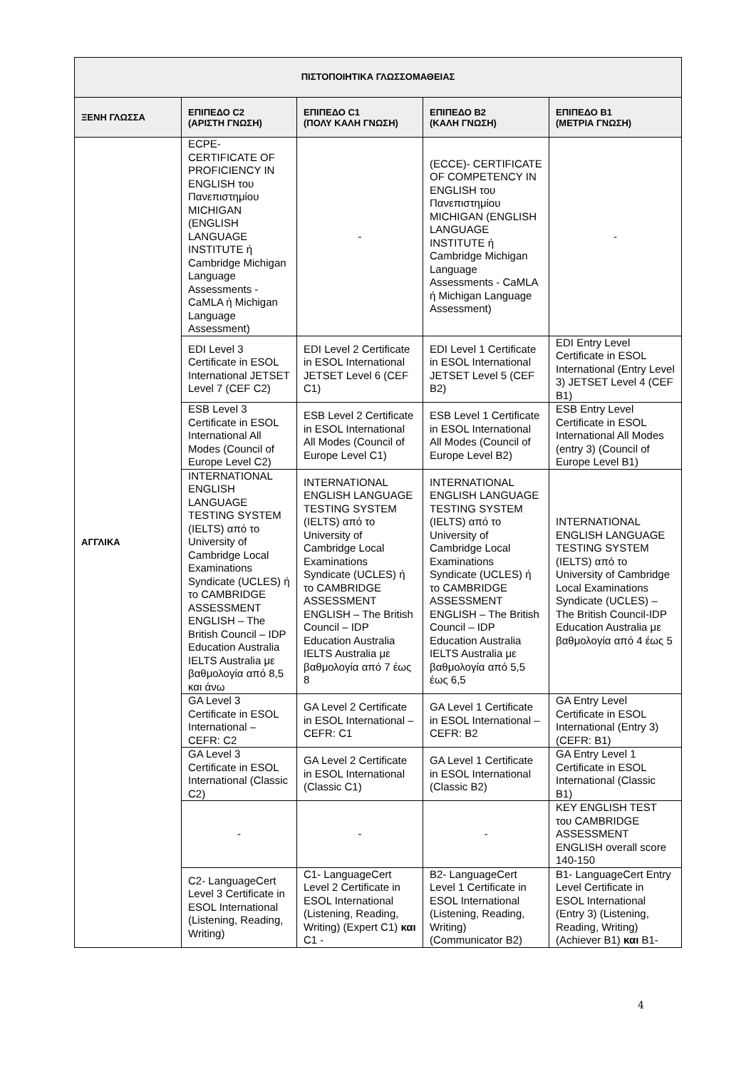| ΠΙΣΤΟΠΟΙΗΤΙΚΑ ΓΛΩΣΣΟΜΑΘΕΙΑΣ | | | | |
| --- | --- | --- | --- | --- |
| ΞΕΝΗ ΓΛΩΣΣΑ | ΕΠΙΠΕΔΟ C2 (ΑΡΙΣΤΗ ΓΝΩΣΗ) | ΕΠΙΠΕΔΟ C1 (ΠΟΛΥ ΚΑΛΗ ΓΝΩΣΗ) | ΕΠΙΠΕΔΟ B2 (ΚΑΛΗ ΓΝΩΣΗ) | ΕΠΙΠΕΔΟ B1 (ΜΕΤΡΙΑ ΓΝΩΣΗ) |
| ΑΓΓΛΙΚΑ | ECPE- CERTIFICATE OF PROFICIENCY IN ENGLISH του Πανεπιστημίου MICHIGAN (ENGLISH LANGUAGE INSTITUTE ή Cambridge Michigan Language Assessments - CaMLA ή Michigan Language Assessment) | - | (ECCE)- CERTIFICATE OF COMPETENCY IN ENGLISH του Πανεπιστημίου MICHIGAN (ENGLISH LANGUAGE INSTITUTE ή Cambridge Michigan Language Assessments - CaMLA ή Michigan Language Assessment) | - |
| | EDI Level 3 Certificate in ESOL International JETSET Level 7 (CEF C2) | EDI Level 2 Certificate in ESOL International JETSET Level 6 (CEF C1) | EDI Level 1 Certificate in ESOL International JETSET Level 5 (CEF B2) | EDI Entry Level Certificate in ESOL International (Entry Level 3) JETSET Level 4 (CEF B1) |
| | ESB Level 3 Certificate in ESOL International All Modes (Council of Europe Level C2) | ESB Level 2 Certificate in ESOL International All Modes (Council of Europe Level C1) | ESB Level 1 Certificate in ESOL International All Modes (Council of Europe Level B2) | ESB Entry Level Certificate in ESOL International All Modes (entry 3) (Council of Europe Level B1) |
| | INTERNATIONAL ENGLISH LANGUAGE TESTING SYSTEM (IELTS) από το University of Cambridge Local Examinations Syndicate (UCLES) ή το CAMBRIDGE ASSESSMENT ENGLISH – The British Council – IDP Education Australia IELTS Australia με βαθμολογία από 8,5 και άνω | INTERNATIONAL ENGLISH LANGUAGE TESTING SYSTEM (IELTS) από το University of Cambridge Local Examinations Syndicate (UCLES) ή το CAMBRIDGE ASSESSMENT ENGLISH – The British Council – IDP Education Australia IELTS Australia με βαθμολογία από 7 έως 8 | INTERNATIONAL ENGLISH LANGUAGE TESTING SYSTEM (IELTS) από το University of Cambridge Local Examinations Syndicate (UCLES) ή το CAMBRIDGE ASSESSMENT ENGLISH – The British Council – IDP Education Australia IELTS Australia με βαθμολογία από 5,5 έως 6,5 | INTERNATIONAL ENGLISH LANGUAGE TESTING SYSTEM (IELTS) από το University of Cambridge Local Examinations Syndicate (UCLES) – The British Council-IDP Education Australia με βαθμολογία από 4 έως 5 |
| | GA Level 3 Certificate in ESOL International – CEFR: C2 | GA Level 2 Certificate in ESOL International – CEFR: C1 | GA Level 1 Certificate in ESOL International – CEFR: B2 | GA Entry Level Certificate in ESOL International (Entry 3) (CEFR: B1) |
| | GA Level 3 Certificate in ESOL International (Classic C2) | GA Level 2 Certificate in ESOL International (Classic C1) | GA Level 1 Certificate in ESOL International (Classic B2) | GA Entry Level 1 Certificate in ESOL International (Classic B1) |
| | - | - | - | KEY ENGLISH TEST του CAMBRIDGE ASSESSMENT ENGLISH overall score 140-150 |
| | C2- LanguageCert Level 3 Certificate in ESOL International (Listening, Reading, Writing) | C1- LanguageCert Level 2 Certificate in ESOL International (Listening, Reading, Writing) (Expert C1) και C1 - | B2- LanguageCert Level 1 Certificate in ESOL International (Listening, Reading, Writing) (Communicator B2) | B1- LanguageCert Entry Level Certificate in ESOL International (Entry 3) (Listening, Reading, Writing) (Achiever B1) και B1- |
4